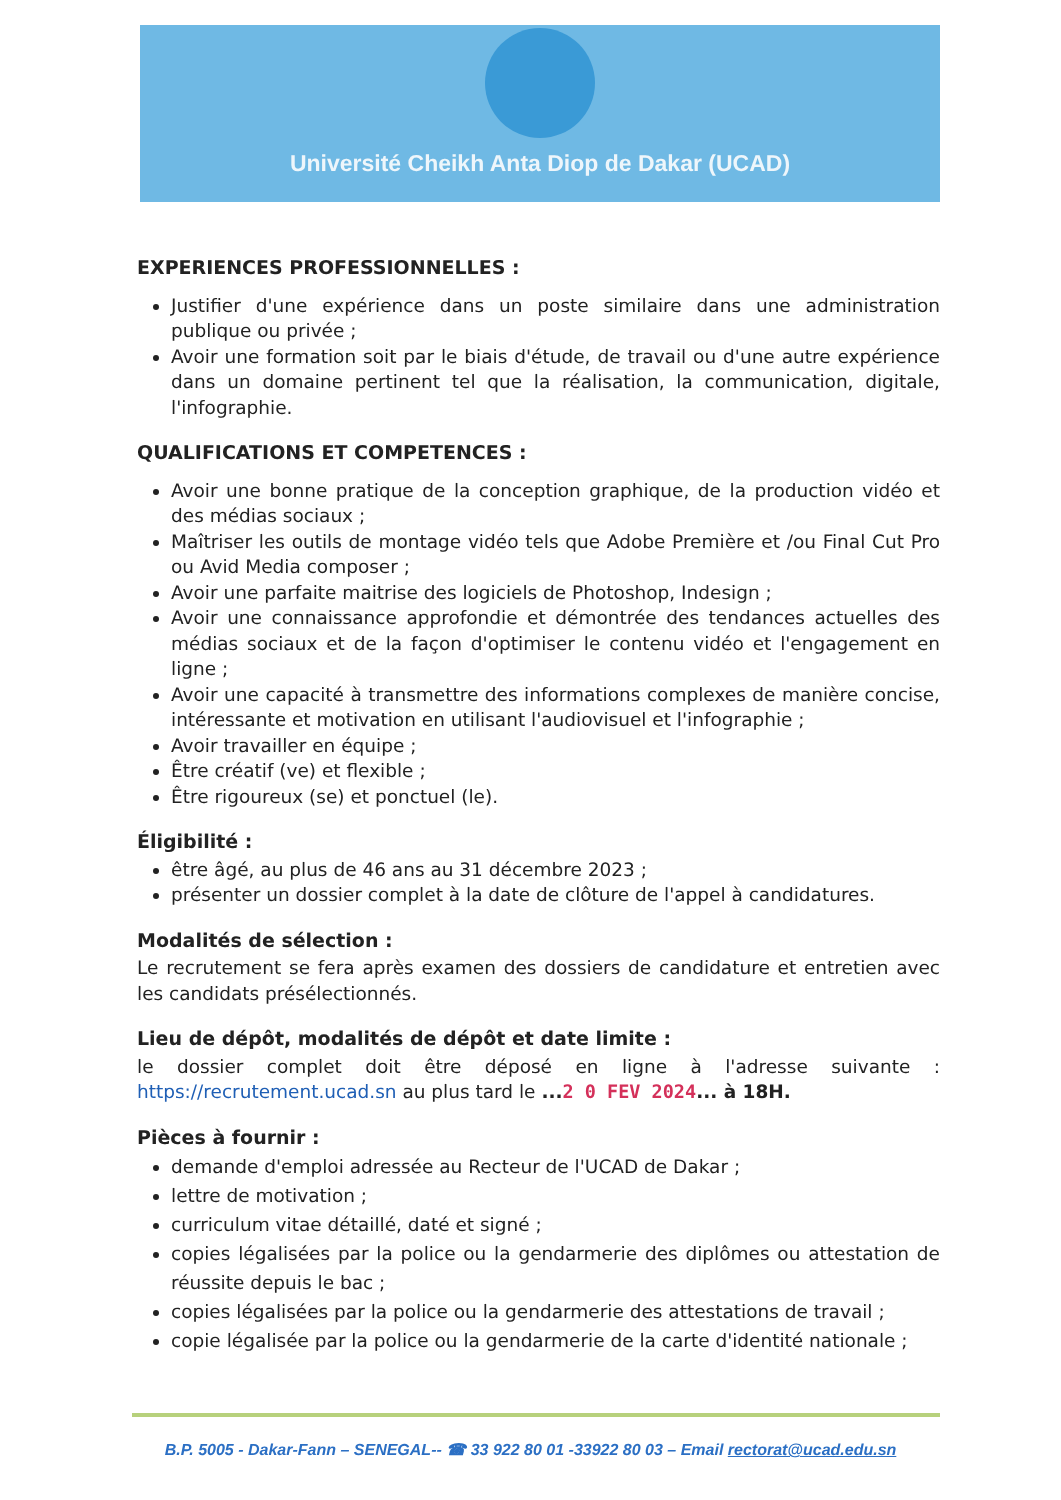Université Cheikh Anta Diop de Dakar (UCAD)
EXPERIENCES PROFESSIONNELLES :
Justifier d'une expérience dans un poste similaire dans une administration publique ou privée ;
Avoir une formation soit par le biais d'étude, de travail ou d'une autre expérience dans un domaine pertinent tel que la réalisation, la communication, digitale, l'infographie.
QUALIFICATIONS ET COMPETENCES :
Avoir une bonne pratique de la conception graphique, de la production vidéo et des médias sociaux ;
Maîtriser les outils de montage vidéo tels que Adobe Première et /ou Final Cut Pro ou Avid Media composer ;
Avoir une parfaite maitrise des logiciels de Photoshop, Indesign ;
Avoir une connaissance approfondie et démontrée des tendances actuelles des médias sociaux et de la façon d'optimiser le contenu vidéo et l'engagement en ligne ;
Avoir une capacité à transmettre des informations complexes de manière concise, intéressante et motivation en utilisant l'audiovisuel et l'infographie ;
Avoir travailler en équipe ;
Être créatif (ve) et flexible ;
Être rigoureux (se) et ponctuel (le).
Éligibilité :
être âgé, au plus de 46 ans au 31 décembre 2023 ;
présenter un dossier complet à la date de clôture de l'appel à candidatures.
Modalités de sélection :
Le recrutement se fera après examen des dossiers de candidature et entretien avec les candidats présélectionnés.
Lieu de dépôt, modalités de dépôt et date limite :
le dossier complet doit être déposé en ligne à l'adresse suivante : https://recrutement.ucad.sn au plus tard le ...2 0 FEV 2024... à 18H.
Pièces à fournir :
demande d'emploi adressée au Recteur de l'UCAD de Dakar ;
lettre de motivation ;
curriculum vitae détaillé, daté et signé ;
copies légalisées par la police ou la gendarmerie des diplômes ou attestation de réussite depuis le bac ;
copies légalisées par la police ou la gendarmerie des attestations de travail ;
copie légalisée par la police ou la gendarmerie de la carte d'identité nationale ;
B.P. 5005 - Dakar-Fann – SENEGAL-- ☎ 33 922 80 01 -33922 80 03 – Email rectorat@ucad.edu.sn